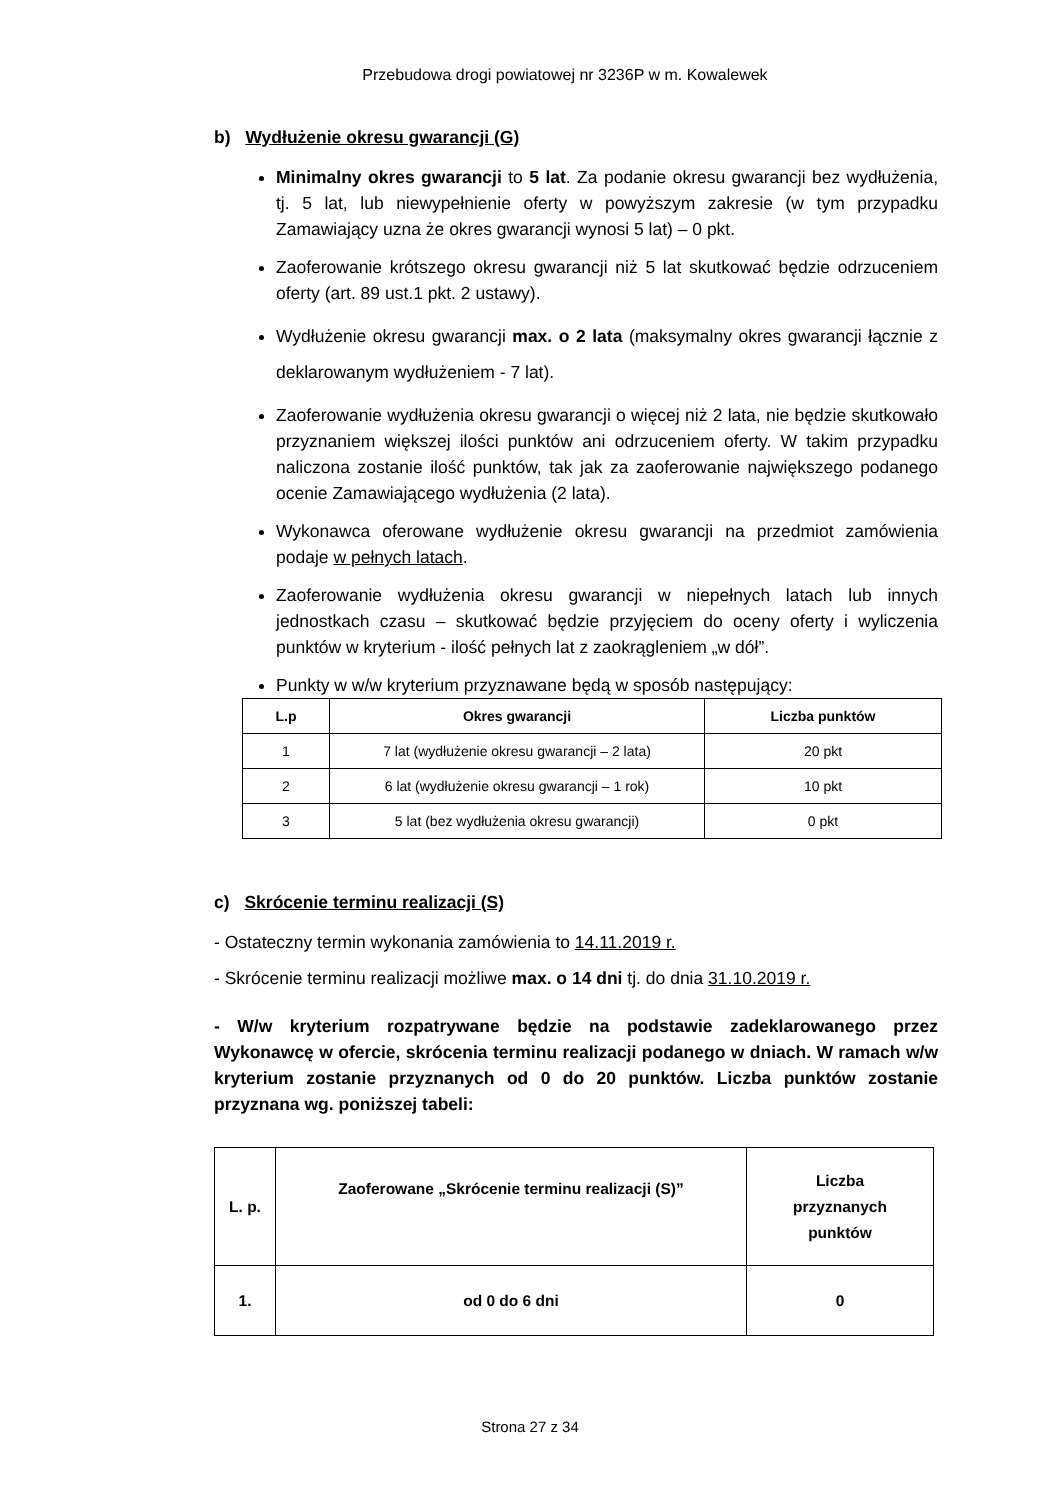Przebudowa drogi powiatowej nr 3236P w m. Kowalewek
b) Wydłużenie okresu gwarancji (G)
Minimalny okres gwarancji to 5 lat. Za podanie okresu gwarancji bez wydłużenia, tj. 5 lat, lub niewypełnienie oferty w powyższym zakresie (w tym przypadku Zamawiający uzna że okres gwarancji wynosi 5 lat) – 0 pkt.
Zaoferowanie krótszego okresu gwarancji niż 5 lat skutkować będzie odrzuceniem oferty (art. 89 ust.1 pkt. 2 ustawy).
Wydłużenie okresu gwarancji max. o 2 lata (maksymalny okres gwarancji łącznie z deklarowanym wydłużeniem - 7 lat).
Zaoferowanie wydłużenia okresu gwarancji o więcej niż 2 lata, nie będzie skutkowało przyznaniem większej ilości punktów ani odrzuceniem oferty. W takim przypadku naliczona zostanie ilość punktów, tak jak za zaoferowanie największego podanego ocenie Zamawiającego wydłużenia (2 lata).
Wykonawca oferowane wydłużenie okresu gwarancji na przedmiot zamówienia podaje w pełnych latach.
Zaoferowanie wydłużenia okresu gwarancji w niepełnych latach lub innych jednostkach czasu – skutkować będzie przyjęciem do oceny oferty i wyliczenia punktów w kryterium - ilość pełnych lat z zaokrągleniem „w dół”.
Punkty w w/w kryterium przyznawane będą w sposób następujący:
| L.p | Okres gwarancji | Liczba punktów |
| --- | --- | --- |
| 1 | 7 lat (wydłużenie okresu gwarancji – 2 lata) | 20 pkt |
| 2 | 6 lat (wydłużenie okresu gwarancji – 1 rok) | 10 pkt |
| 3 | 5 lat (bez wydłużenia okresu gwarancji) | 0 pkt |
c) Skrócenie terminu realizacji (S)
- Ostateczny termin wykonania zamówienia to 14.11.2019 r.
- Skrócenie terminu realizacji możliwe max. o 14 dni tj. do dnia 31.10.2019 r.
- W/w kryterium rozpatrywane będzie na podstawie zadeklarowanego przez Wykonawcę w ofercie, skrócenia terminu realizacji podanego w dniach. W ramach w/w kryterium zostanie przyznanych od 0 do 20 punktów. Liczba punktów zostanie przyznana wg. poniższej tabeli:
| L. p. | Zaoferowane „Skrócenie terminu realizacji (S)” | Liczba przyznanych punktów |
| --- | --- | --- |
| 1. | od 0 do 6 dni | 0 |
Strona 27 z 34